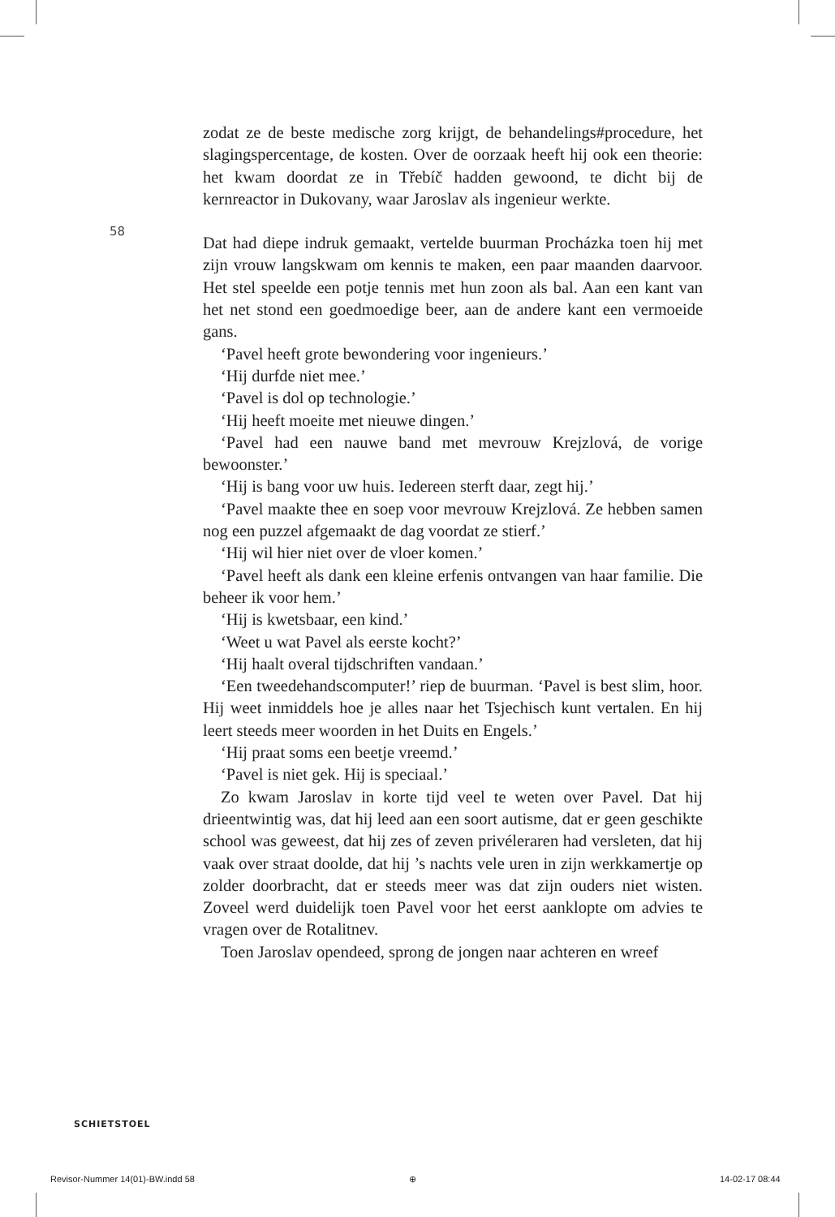58
zodat ze de beste medische zorg krijgt, de behandelings#procedure, het slagingspercentage, de kosten. Over de oorzaak heeft hij ook een theorie: het kwam doordat ze in Třebíč hadden gewoond, te dicht bij de kernreactor in Dukovany, waar Jaroslav als ingenieur werkte.
Dat had diepe indruk gemaakt, vertelde buurman Procházka toen hij met zijn vrouw langskwam om kennis te maken, een paar maanden daarvoor. Het stel speelde een potje tennis met hun zoon als bal. Aan een kant van het net stond een goedmoedige beer, aan de andere kant een vermoeide gans.
‘Pavel heeft grote bewondering voor ingenieurs.’
‘Hij durfde niet mee.’
‘Pavel is dol op technologie.’
‘Hij heeft moeite met nieuwe dingen.’
‘Pavel had een nauwe band met mevrouw Krejzlová, de vorige bewoonster.’
‘Hij is bang voor uw huis. Iedereen sterft daar, zegt hij.’
‘Pavel maakte thee en soep voor mevrouw Krejzlová. Ze hebben samen nog een puzzel afgemaakt de dag voordat ze stierf.’
‘Hij wil hier niet over de vloer komen.’
‘Pavel heeft als dank een kleine erfenis ontvangen van haar familie. Die beheer ik voor hem.’
‘Hij is kwetsbaar, een kind.’
‘Weet u wat Pavel als eerste kocht?’
‘Hij haalt overal tijdschriften vandaan.’
‘Een tweedehandscomputer!’ riep de buurman. ‘Pavel is best slim, hoor. Hij weet inmiddels hoe je alles naar het Tsjechisch kunt vertalen. En hij leert steeds meer woorden in het Duits en Engels.’
‘Hij praat soms een beetje vreemd.’
‘Pavel is niet gek. Hij is speciaal.’
Zo kwam Jaroslav in korte tijd veel te weten over Pavel. Dat hij drieentwintig was, dat hij leed aan een soort autisme, dat er geen geschikte school was geweest, dat hij zes of zeven privéleraren had versleten, dat hij vaak over straat doolde, dat hij ’s nachts vele uren in zijn werkkamertje op zolder doorbracht, dat er steeds meer was dat zijn ouders niet wisten. Zoveel werd duidelijk toen Pavel voor het eerst aanklopte om advies te vragen over de Rotalitnev.
Toen Jaroslav opendeed, sprong de jongen naar achteren en wreef
SCHIETSTOEL
Revisor-Nummer 14(01)-BW.indd 58
⊕ 14-02-17 08:44